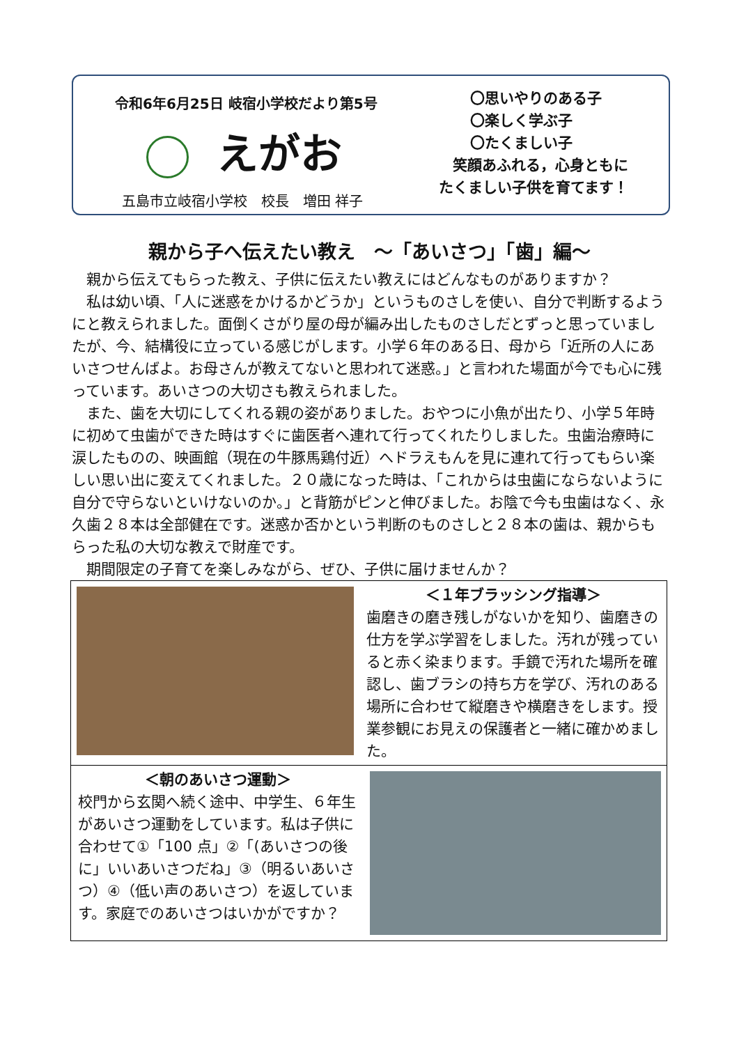令和6年6月25日 岐宿小学校だより第5号
えがお
五島市立岐宿小学校　校長　増田 祥子
〇思いやりのある子
〇楽しく学ぶ子
〇たくましい子
笑顔あふれる，心身ともに
たくましい子供を育てます！
親から子へ伝えたい教え　～「あいさつ」「歯」編～
　親から伝えてもらった教え、子供に伝えたい教えにはどんなものがありますか？
　私は幼い頃、「人に迷惑をかけるかどうか」というものさしを使い、自分で判断するようにと教えられました。面倒くさがり屋の母が編み出したものさしだとずっと思っていましたが、今、結構役に立っている感じがします。小学６年のある日、母から「近所の人にあいさつせんばよ。お母さんが教えてないと思われて迷惑。」と言われた場面が今でも心に残っています。あいさつの大切さも教えられました。
　また、歯を大切にしてくれる親の姿がありました。おやつに小魚が出たり、小学５年時に初めて虫歯ができた時はすぐに歯医者へ連れて行ってくれたりしました。虫歯治療時に涙したものの、映画館（現在の牛豚馬鶏付近）へドラえもんを見に連れて行ってもらい楽しい思い出に変えてくれました。２０歳になった時は、「これからは虫歯にならないように自分で守らないといけないのか。」と背筋がピンと伸びました。お陰で今も虫歯はなく、永久歯２８本は全部健在です。迷惑か否かという判断のものさしと２８本の歯は、親からもらった私の大切な教えで財産です。
　期間限定の子育てを楽しみながら、ぜひ、子供に届けませんか？
＜１年ブラッシング指導＞
歯磨きの磨き残しがないかを知り、歯磨きの仕方を学ぶ学習をしました。汚れが残っていると赤く染まります。手鏡で汚れた場所を確認し、歯ブラシの持ち方を学び、汚れのある場所に合わせて縦磨きや横磨きをします。授業参観にお見えの保護者と一緒に確かめました。
＜朝のあいさつ運動＞
校門から玄関へ続く途中、中学生、６年生があいさつ運動をしています。私は子供に合わせて①「100 点」②「(あいさつの後に」いいあいさつだね」③（明るいあいさつ）④（低い声のあいさつ）を返しています。家庭でのあいさつはいかがですか？